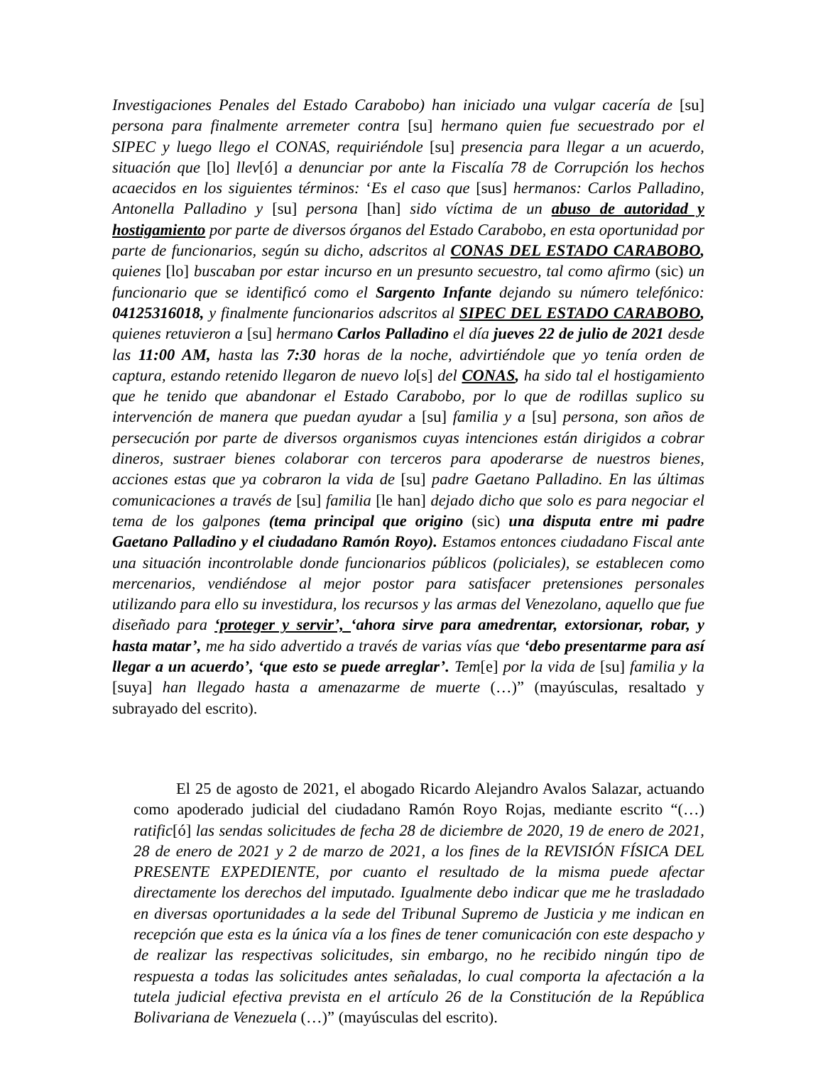Investigaciones Penales del Estado Carabobo) han iniciado una vulgar cacería de [su] persona para finalmente arremeter contra [su] hermano quien fue secuestrado por el SIPEC y luego llego el CONAS, requiriéndole [su] presencia para llegar a un acuerdo, situación que [lo] llev[ó] a denunciar por ante la Fiscalía 78 de Corrupción los hechos acaecidos en los siguientes términos: ‘Es el caso que [sus] hermanos: Carlos Palladino, Antonella Palladino y [su] persona [han] sido víctima de un abuso de autoridad y hostigamiento por parte de diversos órganos del Estado Carabobo, en esta oportunidad por parte de funcionarios, según su dicho, adscritos al CONAS DEL ESTADO CARABOBO, quienes [lo] buscaban por estar incurso en un presunto secuestro, tal como afirmo (sic) un funcionario que se identificó como el Sargento Infante dejando su número telefónico: 04125316018, y finalmente funcionarios adscritos al SIPEC DEL ESTADO CARABOBO, quienes retuvieron a [su] hermano Carlos Palladino el día jueves 22 de julio de 2021 desde las 11:00 AM, hasta las 7:30 horas de la noche, advirtiéndole que yo tenía orden de captura, estando retenido llegaron de nuevo lo[s] del CONAS, ha sido tal el hostigamiento que he tenido que abandonar el Estado Carabobo, por lo que de rodillas suplico su intervención de manera que puedan ayudar a [su] familia y a [su] persona, son años de persecución por parte de diversos organismos cuyas intenciones están dirigidos a cobrar dineros, sustraer bienes colaborar con terceros para apoderarse de nuestros bienes, acciones estas que ya cobraron la vida de [su] padre Gaetano Palladino. En las últimas comunicaciones a través de [su] familia [le han] dejado dicho que solo es para negociar el tema de los galpones (tema principal que origino (sic) una disputa entre mi padre Gaetano Palladino y el ciudadano Ramón Royo). Estamos entonces ciudadano Fiscal ante una situación incontrolable donde funcionarios públicos (policiales), se establecen como mercenarios, vendiéndose al mejor postor para satisfacer pretensiones personales utilizando para ello su investidura, los recursos y las armas del Venezolano, aquello que fue diseñado para ‘proteger y servir’, ‘ahora sirve para amedrentar, extorsionar, robar, y hasta matar’, me ha sido advertido a través de varias vías que ‘debo presentarme para así llegar a un acuerdo’, ‘que esto se puede arreglar’. Tem[e] por la vida de [su] familia y la [suya] han llegado hasta a amenazarme de muerte (…)” (mayúsculas, resaltado y subrayado del escrito).
El 25 de agosto de 2021, el abogado Ricardo Alejandro Avalos Salazar, actuando como apoderado judicial del ciudadano Ramón Royo Rojas, mediante escrito “(…) ratific[ó] las sendas solicitudes de fecha 28 de diciembre de 2020, 19 de enero de 2021, 28 de enero de 2021 y 2 de marzo de 2021, a los fines de la REVISIÓN FÍSICA DEL PRESENTE EXPEDIENTE, por cuanto el resultado de la misma puede afectar directamente los derechos del imputado. Igualmente debo indicar que me he trasladado en diversas oportunidades a la sede del Tribunal Supremo de Justicia y me indican en recepción que esta es la única vía a los fines de tener comunicación con este despacho y de realizar las respectivas solicitudes, sin embargo, no he recibido ningún tipo de respuesta a todas las solicitudes antes señaladas, lo cual comporta la afectación a la tutela judicial efectiva prevista en el artículo 26 de la Constitución de la República Bolivariana de Venezuela (…)” (mayúsculas del escrito).